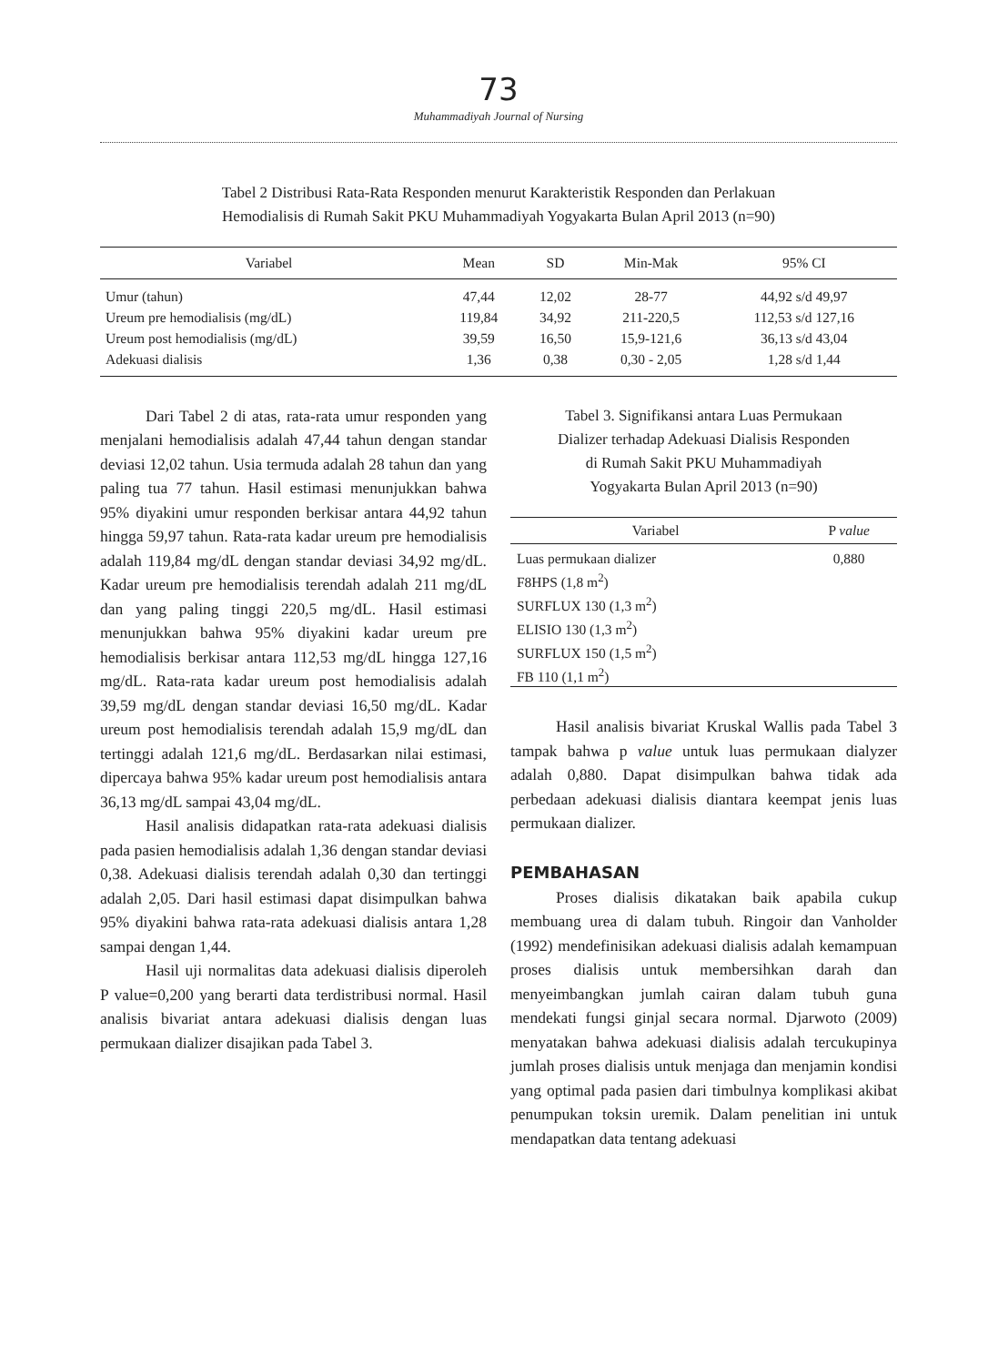73
Muhammadiyah Journal of Nursing
Tabel 2 Distribusi Rata-Rata Responden menurut Karakteristik Responden dan Perlakuan
Hemodialisis di Rumah Sakit PKU Muhammadiyah Yogyakarta Bulan April 2013 (n=90)
| Variabel | Mean | SD | Min-Mak | 95% CI |
| --- | --- | --- | --- | --- |
| Umur (tahun) | 47,44 | 12,02 | 28-77 | 44,92 s/d 49,97 |
| Ureum pre hemodialisis (mg/dL) | 119,84 | 34,92 | 211-220,5 | 112,53 s/d 127,16 |
| Ureum post hemodialisis (mg/dL) | 39,59 | 16,50 | 15,9-121,6 | 36,13 s/d 43,04 |
| Adekuasi dialisis | 1,36 | 0,38 | 0,30 - 2,05 | 1,28 s/d 1,44 |
Dari Tabel 2 di atas, rata-rata umur responden yang menjalani hemodialisis adalah 47,44 tahun dengan standar deviasi 12,02 tahun. Usia termuda adalah 28 tahun dan yang paling tua 77 tahun. Hasil estimasi menunjukkan bahwa 95% diyakini umur responden berkisar antara 44,92 tahun hingga 59,97 tahun. Rata-rata kadar ureum pre hemodialisis adalah 119,84 mg/dL dengan standar deviasi 34,92 mg/dL. Kadar ureum pre hemodialisis terendah adalah 211 mg/dL dan yang paling tinggi 220,5 mg/dL. Hasil estimasi menunjukkan bahwa 95% diyakini kadar ureum pre hemodialisis berkisar antara 112,53 mg/dL hingga 127,16 mg/dL. Rata-rata kadar ureum post hemodialisis adalah 39,59 mg/dL dengan standar deviasi 16,50 mg/dL. Kadar ureum post hemodialisis terendah adalah 15,9 mg/dL dan tertinggi adalah 121,6 mg/dL. Berdasarkan nilai estimasi, dipercaya bahwa 95% kadar ureum post hemodialisis antara 36,13 mg/dL sampai 43,04 mg/dL.
Hasil analisis didapatkan rata-rata adekuasi dialisis pada pasien hemodialisis adalah 1,36 dengan standar deviasi 0,38. Adekuasi dialisis terendah adalah 0,30 dan tertinggi adalah 2,05. Dari hasil estimasi dapat disimpulkan bahwa 95% diyakini bahwa rata-rata adekuasi dialisis antara 1,28 sampai dengan 1,44.
Hasil uji normalitas data adekuasi dialisis diperoleh P value=0,200 yang berarti data terdistribusi normal. Hasil analisis bivariat antara adekuasi dialisis dengan luas permukaan dializer disajikan pada Tabel 3.
Tabel 3. Signifikansi antara Luas Permukaan
Dializer terhadap Adekuasi Dialisis Responden
di Rumah Sakit PKU Muhammadiyah
Yogyakarta Bulan April 2013 (n=90)
| Variabel | P value |
| --- | --- |
| Luas permukaan dializer F8HPS (1,8 m<sup>2</sup>) SURFLUX 130 (1,3 m<sup>2</sup>) ELISIO 130 (1,3 m<sup>2</sup>) SURFLUX 150 (1,5 m<sup>2</sup>) FB 110 (1,1 m<sup>2</sup>) | 0,880 |
Hasil analisis bivariat Kruskal Wallis pada Tabel 3 tampak bahwa p value untuk luas permukaan dialyzer adalah 0,880. Dapat disimpulkan bahwa tidak ada perbedaan adekuasi dialisis diantara keempat jenis luas permukaan dializer.
PEMBAHASAN
Proses dialisis dikatakan baik apabila cukup membuang urea di dalam tubuh. Ringoir dan Vanholder (1992) mendefinisikan adekuasi dialisis adalah kemampuan proses dialisis untuk membersihkan darah dan menyeimbangkan jumlah cairan dalam tubuh guna mendekati fungsi ginjal secara normal. Djarwoto (2009) menyatakan bahwa adekuasi dialisis adalah tercukupinya jumlah proses dialisis untuk menjaga dan menjamin kondisi yang optimal pada pasien dari timbulnya komplikasi akibat penumpukan toksin uremik. Dalam penelitian ini untuk mendapatkan data tentang adekuasi